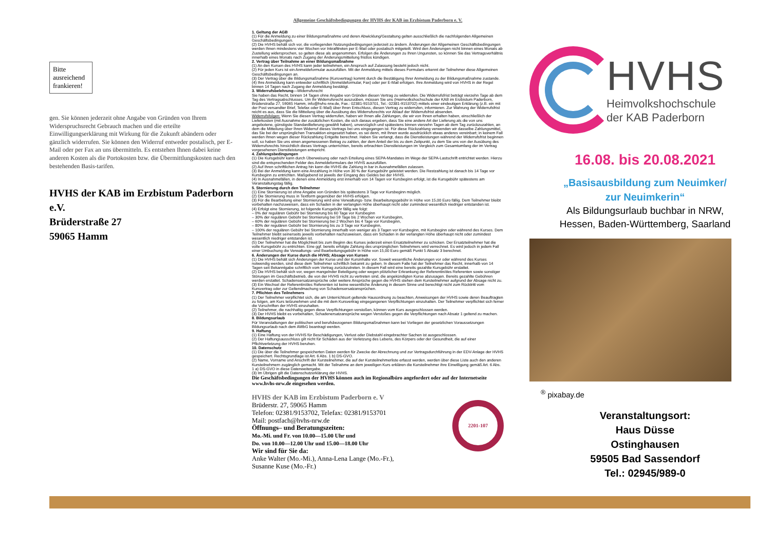Bitte ausreichend frankieren!
gen. Sie können jederzeit ohne Angabe von Gründen von Ihrem Widerspruchsrecht Gebrauch machen und die erteilte Einwilligungserklärung mit Wirkung für die Zukunft abändern oder gänzlich widerrufen. Sie können den Widerruf entweder postalisch, per E-Mail oder per Fax an uns übermitteln. Es entstehen Ihnen dabei keine anderen Kosten als die Portokosten bzw. die Übermittlungskosten nach den bestehenden Basis-tarifen.
HVHS der KAB im Erzbistum Paderborn e.V.
Brüderstraße 27
59065 Hamm
Allgemeine Geschäftsbedingungen der HVHS der KAB im Erzbistum Paderborn e. V.
1. Geltung der AGB
(1) Für die Anmeldung zu einer Bildungsmaßnahme und deren Abwicklung/Gestaltung gelten ausschließlich die nachfolgenden Allgemeinen Geschäftsbedingungen.
(2) Die HVHS behält sich vor, die vorliegenden Nutzungsbedingungen jederzeit zu ändern. Änderungen der Allgemeinen Geschäftsbedingungen werden Ihnen mindestens vier Wochen vor Inkrafttreten per E-Mail oder postalisch mitgeteilt. Wird den Änderungen nicht binnen eines Monats ab Zustellung widersprochen, so gelten diese als angenommen. Erfolgen die Änderungen zu Ihren Ungunsten, so können Sie das Vertragsverhältnis innerhalb eines Monats nach Zugang der Änderungsmitteilung fristlos kündigen.
2. Vertrag über Teilnahme an einer Bildungsmaßnahme
(1) An den Kursen des HVHS kann jeder teilnehmen, ein Anspruch auf Zulassung besteht jedoch nicht.
(2) Für jeden Kurs ist ein Anmeldeformular auszufüllen. Mit der Anmeldung mittels dieses Formulars erkennt der Teilnehmer diese Allgemeinen Geschäftsbedingungen an.
(3) Der Vertrag über die Bildungsmaßnahme (Kursvertrag) kommt durch die Bestätigung Ihrer Anmeldung zu der Bildungsmaßnahme zustande.
(4) Ihre Anmeldung kann entweder schriftlich (Anmeldeformular, Fax) oder per E-Mail erfolgen. Ihre Anmeldung wird von HVHS in der Regel binnen 14 Tagen nach Zugang der Anmeldung bestätigt.
3. Widerrufsbelehrung—Widerrufsrecht
Sie haben das Recht, binnen 14 Tagen ohne Angabe von Gründen diesen Vertrag zu widerrufen. Die Widerrufsfrist beträgt vierzehn Tage ab dem Tag des Vertragsabschlusses. Um Ihr Widerrufsrecht auszuüben, müssen Sie uns (Heimvolkshochschule der KAB im Erzbistum Paderborn, Brüderstraße 27, 59065 Hamm, info@hvhs-nrw.de, Fax.: 02381-9153701, Tel.: 02381-9153702) mittels einer eindeutigen Erklärung (z.B. ein mit der Post versandter Brief, Telefax oder E-Mail) über Ihren Entschluss, diesen Vertrag zu widerrufen, informieren. Zur Wahrung der Widerrufsfrist reicht es aus, dass Sie die Mitteilung über die Ausübung des Widerrufsrechts vor Ablauf der Widerrufsfrist absenden.
Widerrufsfolgen: Wenn Sie diesen Vertrag widerrufen, haben wir Ihnen alle Zahlungen, die wir von Ihnen erhalten haben, einschließlich der Lieferkosten (mit Ausnahme der zusätzlichen Kosten, die sich daraus ergeben, dass Sie eine andere Art der Lieferung als die von uns angebotene, günstigste Standardlieferung gewählt haben), unverzüglich und spätestens binnen vierzehn Tagen ab dem Tag zurückzuzahlen, an dem die Mitteilung über Ihren Widerruf dieses Vertrags bei uns eingegangen ist. Für diese Rückzahlung verwenden wir dasselbe Zahlungsmittel, das Sie bei der ursprünglichen Transaktion eingesetzt haben, es sei denn, mit Ihnen wurde ausdrücklich etwas anderes vereinbart; in keinem Fall werden Ihnen wegen dieser Rückzahlung Entgelte berechnet. Haben Sie verlangt, dass die Dienstleistungen während der Widerrufsfrist beginnen soll, so haben Sie uns einen angemessenen Betrag zu zahlen, der dem Anteil der bis zu dem Zeitpunkt, zu dem Sie uns von der Ausübung des Widerrufsrechts hinsichtlich dieses Vertrags unterrichten, bereits erbrachten Dienstleistungen im Vergleich zum Gesamtumfang der im Vertrag vorgesehenen Dienstleistungen entspricht.
4. Zahlungsbedingungen
(1) Die Kursgebühr kann durch Überweisung oder nach Erteilung eines SEPA-Mandates im Wege der SEPA-Lastschrift entrichtet werden. Hierzu sind die entsprechenden Felder des Anmeldeformulars der HVHS auszufüllen.
(2) Auf Ihren schriftlichen Antrag hin kann die HVHS die Zahlung in bar in Ausnahmefällen zulassen.
(3) Bei der Anmeldung kann eine Anzahlung in Höhe von 30 % der Kursgebühr geleistet werden. Die Restzahlung ist danach bis 14 Tage vor Kursbeginn zu entrichten. Maßgebend ist jeweils der Eingang des Geldes bei der HVHS.
(4) In Ausnahmefällen, in denen eine Anmeldung erst innerhalb von 14 Tagen vor Kursbeginn erfolgt, ist die Kursgebühr spätestens am Veranstaltungstag fällig.
5. Stornierung durch den Teilnehmer
(1) Eine Stornierung ist ohne Angabe von Gründen bis spätestens 3 Tage vor Kursbeginn möglich.
(2) Die Stornierung muss in Textform gegenüber der HVHS erfolgen.
(3) Für die Bearbeitung einer Stornierung wird eine Verwaltungs- bzw. Bearbeitungsgebühr in Höhe von 15,00 Euro fällig. Dem Teilnehmer bleibt vorbehalten nachzuweisen, dass ein Schaden in der verlangten Höhe überhaupt nicht oder zumindest wesentlich niedriger entstanden ist.
(4) Erfolgt eine Stornierung, ist folgende Kursgebühr fällig wie folgt:
– 0% der regulären Gebühr bei Stornierung bis 60 Tage vor Kursbeginn
– 30% der regulären Gebühr bei Stornierung bei 59 Tage bis 2 Wochen vor Kursbeginn,
– 60% der regulären Gebühr bei Stornierung bei 2 Wochen bis 4 Tage vor Kursbeginn,
– 80% der regulären Gebühr bei Stornierung bis zu 3 Tage vor Kursbeginn,
– 100% der regulären Gebühr bei Stornierung innerhalb von weniger als 3 Tagen vor Kursbeginn, mit Kursbeginn oder während des Kurses. Dem Teilnehmer bleibt seinerseits jeweils vorbehalten nachzuweisen, dass ein Schaden in der verlangten Höhe überhaupt nicht oder zumindest wesentlich niedriger entstanden ist.
(5) Der Teilnehmer hat die Möglichkeit bis zum Beginn des Kurses jederzeit einen Ersatzteilnehmer zu schicken. Der Ersatzteilnehmer hat die volle Kursgebühr zu entrichten. Eine ggf. bereits erfolgte Zahlung des ursprünglichen Teilnehmers wird verrechnet. Es wird jedoch in jedem Fall einer Umbuchung die Verwaltungs- und Bearbeitungsgebühr in Höhe von 15,00 Euro gemäß Punkt 5 Absatz 3 berechnet.
6. Änderungen der Kurse durch die HVHS; Absage von Kursen
(1) Die HVHS behält sich Änderungen der Kurse und der Kursinhalte vor. Soweit wesentliche Änderungen vor oder während des Kurses notwendig werden, sind diese dem Teilnehmer schriftlich bekannt zu geben. In diesem Falle hat der Teilnehmer das Recht, innerhalb von 14 Tagen seit Bekanntgabe schriftlich vom Vertrag zurückzutreten. In diesem Fall wird eine bereits gezahlte Kursgebühr erstattet.
(2) Die HVHS behält sich vor, wegen mangelnder Beteiligung oder wegen plötzlicher Erkrankung der Referentin/des Referenten sowie sonstiger Störungen im Geschäftsbetrieb, die von der HVHS nicht zu vertreten sind, die angekündigten Kurse abzusagen. Bereits gezahlte Gebühren werden erstattet. Schadensersatzansprüche oder weitere Ansprüche gegen die HVHS stehen dem Kursteilnehmer aufgrund der Absage nicht zu.
(3) Ein Wechsel der Referentin/des Referenten ist keine wesentliche Änderung in diesem Sinne und berechtigt nicht zum Rücktritt vom Kursvertrag oder zur Geltendmachung von Schadensersatzansprüchen.
7. Pflichten des Teilnehmers
(1) Der Teilnehmer verpflichtet sich, die am Unterrichtsort geltende Hausordnung zu beachten, Anweisungen der HVHS sowie deren Beauftragten zu folgen, am Kurs teilzunehmen und die mit dem Kursvertrag eingegangenen Verpflichtungen einzuhalten. Der Teilnehmer verpflichtet sich ferner die Vorschriften der HVHS einzuhalten.
(2) Teilnehmer, die nachhaltig gegen diese Verpflichtungen verstoßen, können vom Kurs ausgeschlossen werden.
(3) Der HVHS bleibt es vorbehalten, Schadenersatzansprüche wegen Verstoßes gegen die Verpflichtungen nach Absatz 1 geltend zu machen.
8. Bildungsurlaub
Für Veranstaltungen der politischen und berufsbezogenen Bildungsmaßnahmen kann bei Vorliegen der gesetzlichen Voraussetzungen Bildungsurlaub nach dem AWbG beantragt werden.
9. Haftung
(1) Eine Haftung von der HVHS für Beschädigungen, Verlust oder Diebstahl eingebrachter Sachen ist ausgeschlossen.
(2) Der Haftungsausschluss gilt nicht für Schäden aus der Verletzung des Lebens, des Körpers oder der Gesundheit, die auf einer Pflichtverletzung der HVHS beruhen.
10. Datenschutz
(1) Die über die Teilnehmer gespeicherten Daten werden für Zwecke der Abrechnung und zur Vertragsdurchführung in der EDV-Anlage der HVHS gespeichert. Rechtsgrundlage ist Art. 6 Abs. 1 b) DS-GVO.
(2) Name, Vorname und Anschrift der Kursteilnehmer, die auf der Kursteilnehmerliste erfasst werden, werden über diese Liste auch den anderen Kursteilnehmern zugänglich gemacht. Mit der Teilnahme an dem jeweiligen Kurs erklären die Kursteilnehmer ihre Einwilligung gemäß Art. 6 Abs. 1 a) DS-GVO in diese Datenweitergabe.
(3) Im Übrigen gilt die Datenschutzerklärung der HVHS.
Die Geschäftsbedingungen der HVHS können auch im Regionalbüro angefordert oder auf der Internetseite www.hvhs-nrw.de eingesehen werden.
HVHS der KAB im Erzbistum Paderborn e. V
Brüderstr. 27, 59065 Hamm
Telefon: 02381/9153702, Telefax: 02381/9153701
Mail: postfach@hvhs-nrw.de
Öffnungs– und Beratungszeiten:
Mo.-Mi. und Fr. von 10.00—15.00 Uhr und
Do. von 10.00—12.00 Uhr und 15.00—18.00 Uhr
Wir sind für Sie da:
Anke Walter (Mo.-Mi.), Anna-Lena Lange (Mo.-Fr.),
Susanne Kuse (Mo.-Fr.)
2201-107
HVHS
Heimvolkshochschule
der KAB Paderborn
16.08. bis 20.08.2021
„Basisausbildung zum Neuimker/
zur Neuimkerin“
Als Bildungsurlaub buchbar in NRW,
Hessen, Baden-Württemberg, Saarland
<sup>®</sup> pixabay.de
Veranstaltungsort:
Haus Düsse
Ostinghausen
59505 Bad Sassendorf
Tel.: 02945/989-0